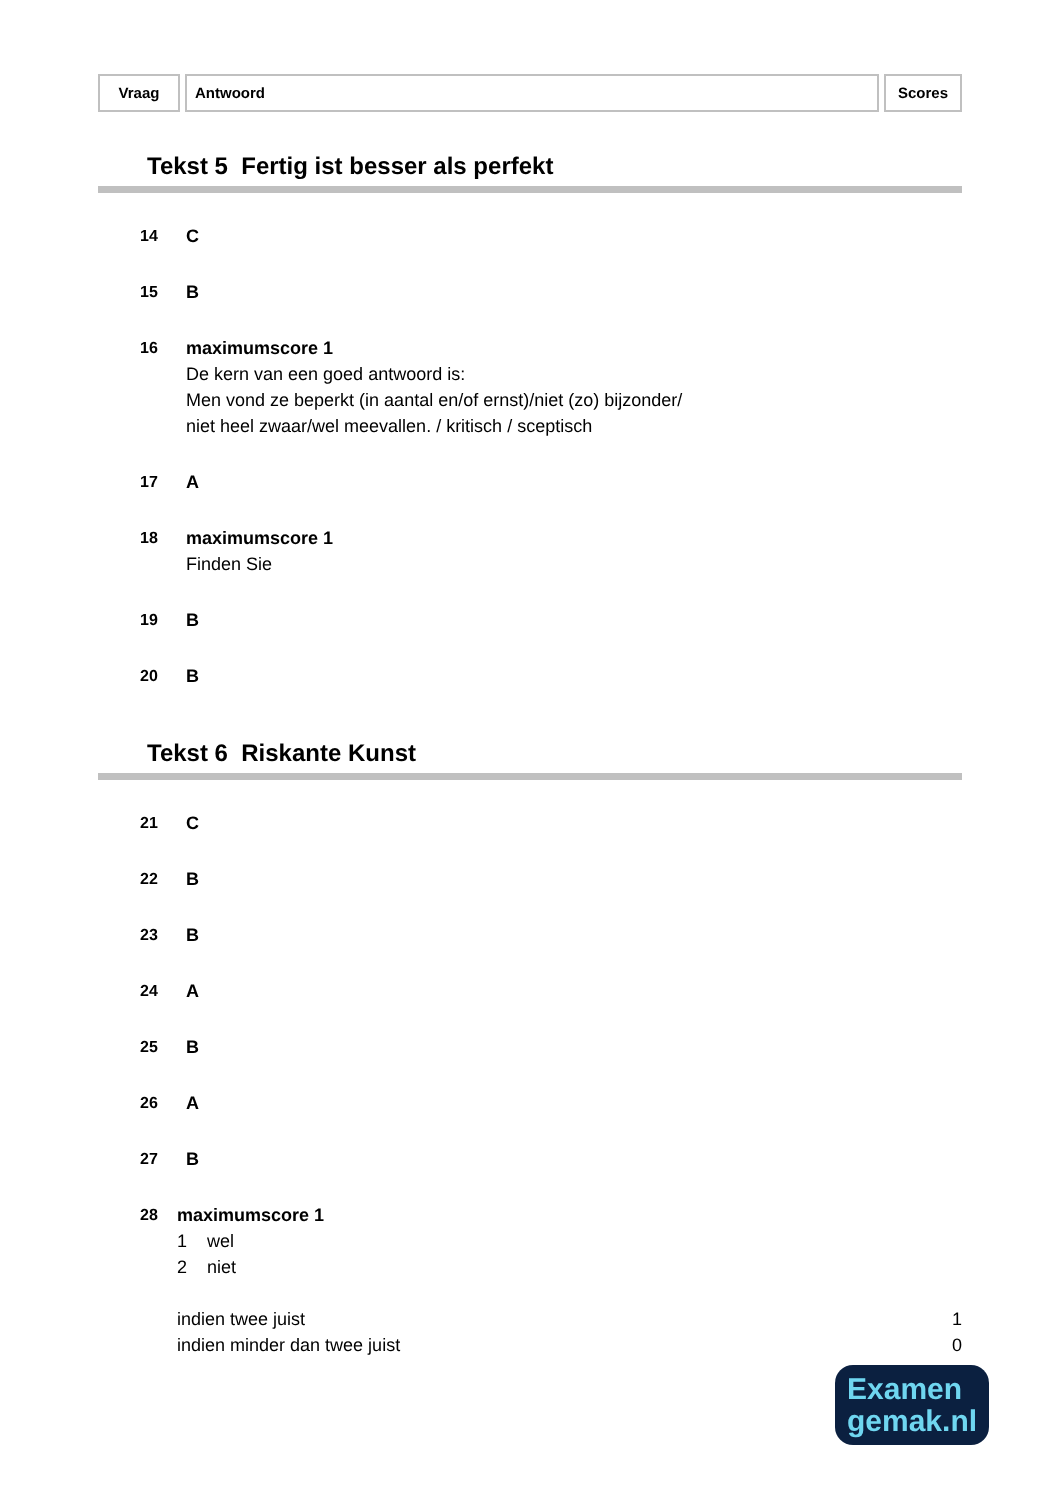Vraag Antwoord Scores
Tekst 5 Fertig ist besser als perfekt
14 C
15 B
16 maximumscore 1
De kern van een goed antwoord is:
Men vond ze beperkt (in aantal en/of ernst)/niet (zo) bijzonder/
niet heel zwaar/wel meevallen. / kritisch / sceptisch
17 A
18 maximumscore 1
Finden Sie
19 B
20 B
Tekst 6 Riskante Kunst
21 C
22 B
23 B
24 A
25 B
26 A
27 B
28 maximumscore 1
1 wel
2 niet
indien twee juist 1
indien minder dan twee juist 0
Examen
gemak.nl